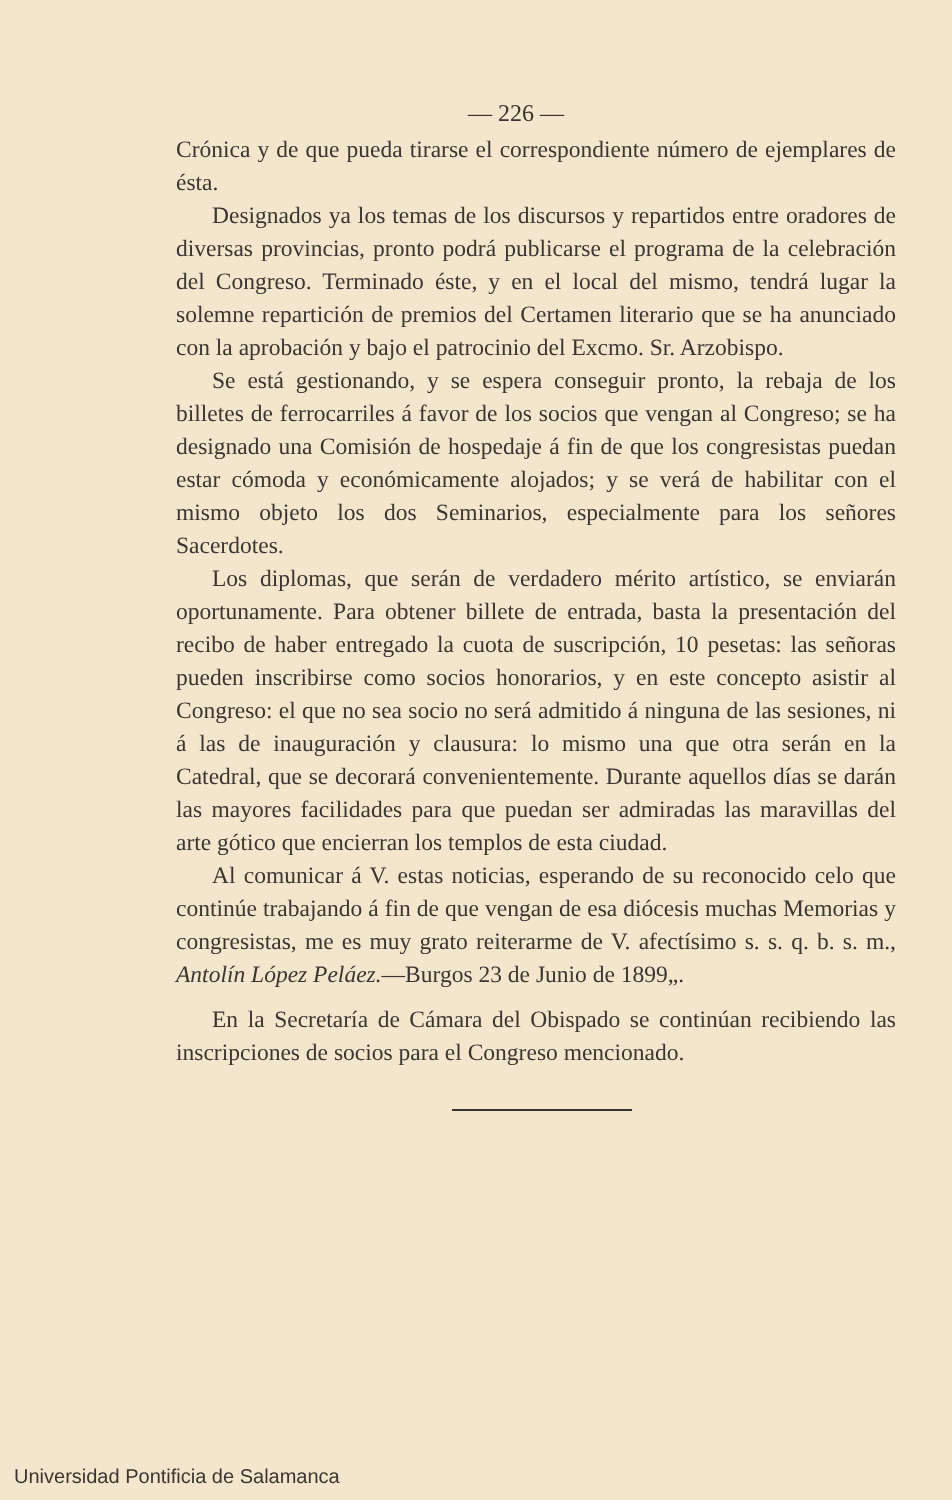— 226 —
Crónica y de que pueda tirarse el correspondiente número de ejemplares de ésta.
Designados ya los temas de los discursos y repartidos entre oradores de diversas provincias, pronto podrá publicarse el programa de la celebración del Congreso. Terminado éste, y en el local del mismo, tendrá lugar la solemne repartición de premios del Certamen literario que se ha anunciado con la aprobación y bajo el patrocinio del Excmo. Sr. Arzobispo.
Se está gestionando, y se espera conseguir pronto, la rebaja de los billetes de ferrocarriles á favor de los socios que vengan al Congreso; se ha designado una Comisión de hospedaje á fin de que los congresistas puedan estar cómoda y económicamente alojados; y se verá de habilitar con el mismo objeto los dos Seminarios, especialmente para los señores Sacerdotes.
Los diplomas, que serán de verdadero mérito artístico, se enviarán oportunamente. Para obtener billete de entrada, basta la presentación del recibo de haber entregado la cuota de suscripción, 10 pesetas: las señoras pueden inscribirse como socios honorarios, y en este concepto asistir al Congreso: el que no sea socio no será admitido á ninguna de las sesiones, ni á las de inauguración y clausura: lo mismo una que otra serán en la Catedral, que se decorará convenientemente. Durante aquellos días se darán las mayores facilidades para que puedan ser admiradas las maravillas del arte gótico que encierran los templos de esta ciudad.
Al comunicar á V. estas noticias, esperando de su reconocido celo que continúe trabajando á fin de que vengan de esa diócesis muchas Memorias y congresistas, me es muy grato reiterarme de V. afectísimo s. s. q. b. s. m., Antolín López Peláez.—Burgos 23 de Junio de 1899„.
En la Secretaría de Cámara del Obispado se continúan recibiendo las inscripciones de socios para el Congreso mencionado.
Universidad Pontificia de Salamanca